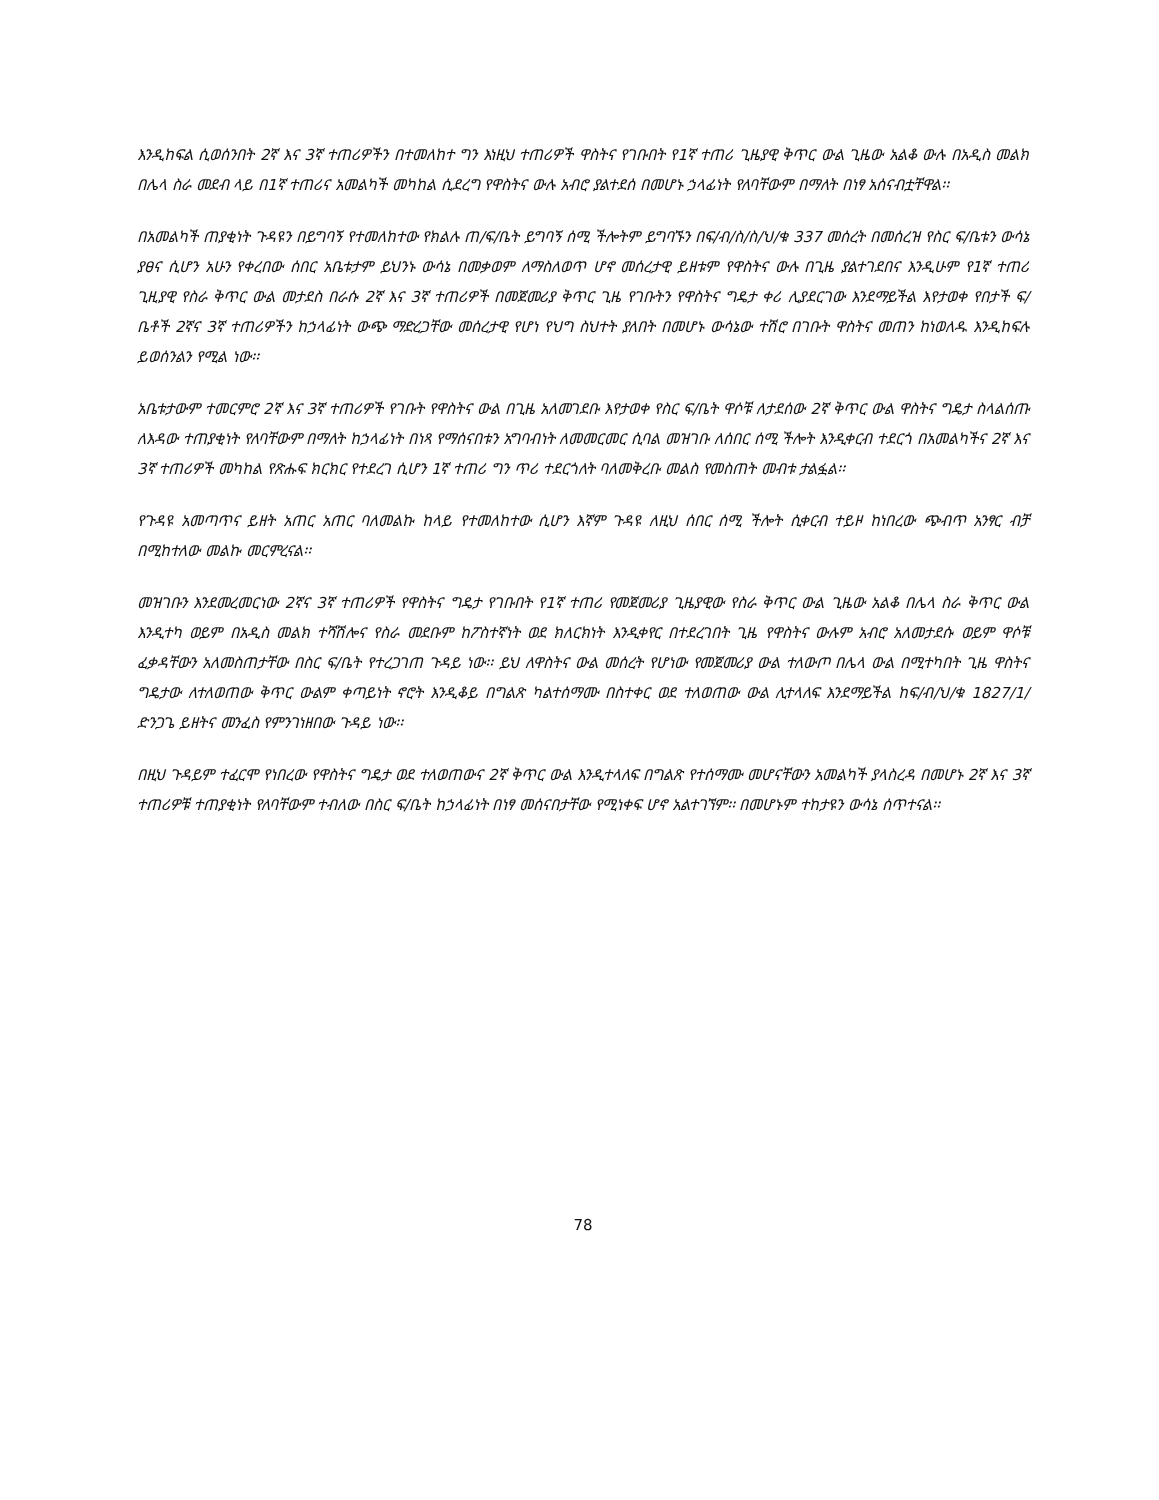እንዲከፍል ሲወሰንበት 2ኛ እና 3ኛ ተጠሪዎችን በተመለከተ ግን እነዚህ ተጠሪዎች ዋስትና የገቡበት የ1ኛ ተጠሪ ጊዜያዊ ቅጥር ውል ጊዜው አልቆ ውሉ በአዲስ መልክ በሌላ ስራ መደብ ላይ በ1ኛ ተጠሪና አመልካች መካከል ሲደረግ የዋስትና ውሉ አብሮ ያልተደሰ በመሆኑ ኃላፊነት የለባቸውም በማለት በነፃ አሰናብቷቸዋል፡፡
በአመልካች ጠያቂነት ጉዳዩን በይግባኝ የተመለከተው የክልሉ ጠ/ፍ/ቤት ይግባኝ ሰሚ ችሎትም ይግባኙን በፍ/ብ/ስ/ስ/ህ/ቁ 337 መሰረት በመሰረዝ የስር ፍ/ቤቱን ውሳኔ ያፀና ሲሆን አሁን የቀረበው ሰበር አቤቱታም ይህንኑ ውሳኔ በመቃወም ለማስለወጥ ሆኖ መሰረታዊ ይዘቱም የዋስትና ውሉ በጊዜ ያልተገደበና እንዲሁም የ1ኛ ተጠሪ ጊዚያዊ የስራ ቅጥር ውል መታደስ በራሱ 2ኛ እና 3ኛ ተጠሪዎች በመጀመሪያ ቅጥር ጊዜ የገቡትን የዋስትና ግዴታ ቀሪ ሊያደርገው እንደማይችል እየታወቀ የበታች ፍ/ቤቶች 2ኛና 3ኛ ተጠሪዎችን ከኃላፊነት ውጭ ማድረጋቸው መሰረታዊ የሆነ የህግ ስህተት ያለበት በመሆኑ ውሳኔው ተሽሮ በገቡት ዋስትና መጠን ከነወለዱ እንዲከፍሉ ይወሰንልን የሚል ነው፡፡
አቤቱታውም ተመርምሮ 2ኛ እና 3ኛ ተጠሪዎች የገቡት የዋስትና ውል በጊዜ አለመገደቡ እየታወቀ የስር ፍ/ቤት ዋሶቹ ለታደሰው 2ኛ ቅጥር ውል ዋስትና ግዴታ ስላልሰጡ ለእዳው ተጠያቂነት የለባቸውም በማለት ከኃላፊነት በነጻ የማሰናበቱን አግባብነት ለመመርመር ሲባል መዝገቡ ለሰበር ሰሚ ችሎት እንዲቀርብ ተደርጎ በአመልካችና 2ኛ እና 3ኛ ተጠሪዎች መካከል የጽሑፍ ክርክር የተደረገ ሲሆን 1ኛ ተጠሪ ግን ጥሪ ተደርጎለት ባለመቅረቡ መልስ የመስጠት መብቱ ታልፏል፡፡
የጉዳዩ አመጣጥና ይዘት አጠር አጠር ባለመልኩ ከላይ የተመለከተው ሲሆን እኛም ጉዳዩ ለዚህ ሰበር ሰሚ ችሎት ሲቀርብ ተይዞ ከነበረው ጭብጥ አንፃር ብቻ በሚከተለው መልኩ መርምረናል፡፡
መዝገቡን እንደመረመርነው 2ኛና 3ኛ ተጠሪዎች የዋስትና ግዴታ የገቡበት የ1ኛ ተጠሪ የመጀመሪያ ጊዜያዊው የስራ ቅጥር ውል ጊዜው አልቆ በሌላ ስራ ቅጥር ውል እንዲተካ ወይም በአዲስ መልክ ተሻሽሎና የስራ መደቡም ከፖስተኛነት ወደ ክለርክነት እንዲቀየር በተደረገበት ጊዜ የዋስትና ውሉም አብሮ አለመታደሱ ወይም ዋሶቹ ፈቃዳቸውን አለመስጠታቸው በስር ፍ/ቤት የተረጋገጠ ጉዳይ ነው፡፡ ይህ ለዋስትና ውል መሰረት የሆነው የመጀመሪያ ውል ተለውጦ በሌላ ውል በሚተካበት ጊዜ ዋስትና ግዴታው ለተለወጠው ቅጥር ውልም ቀጣይነት ኖሮት እንዲቆይ በግልጽ ካልተሰማሙ በስተቀር ወደ ተለወጠው ውል ሊተላለፍ እንደማይችል ከፍ/ብ/ህ/ቁ 1827/1/ ድንጋጌ ይዘትና መንፈስ የምንገነዘበው ጉዳይ ነው፡፡
በዚህ ጉዳይም ተፈርሞ የነበረው የዋስትና ግዴታ ወደ ተለወጠውና 2ኛ ቅጥር ውል እንዲተላለፍ በግልጽ የተሰማሙ መሆናቸውን አመልካች ያላስረዳ በመሆኑ 2ኛ እና 3ኛ ተጠሪዎቹ ተጠያቂነት የለባቸውም ተብለው በስር ፍ/ቤት ከኃላፊነት በነፃ መሰናበታቸው የሚነቀፍ ሆኖ አልተገኘም፡፡ በመሆኑም ተከታዩን ውሳኔ ሰጥተናል፡፡
78